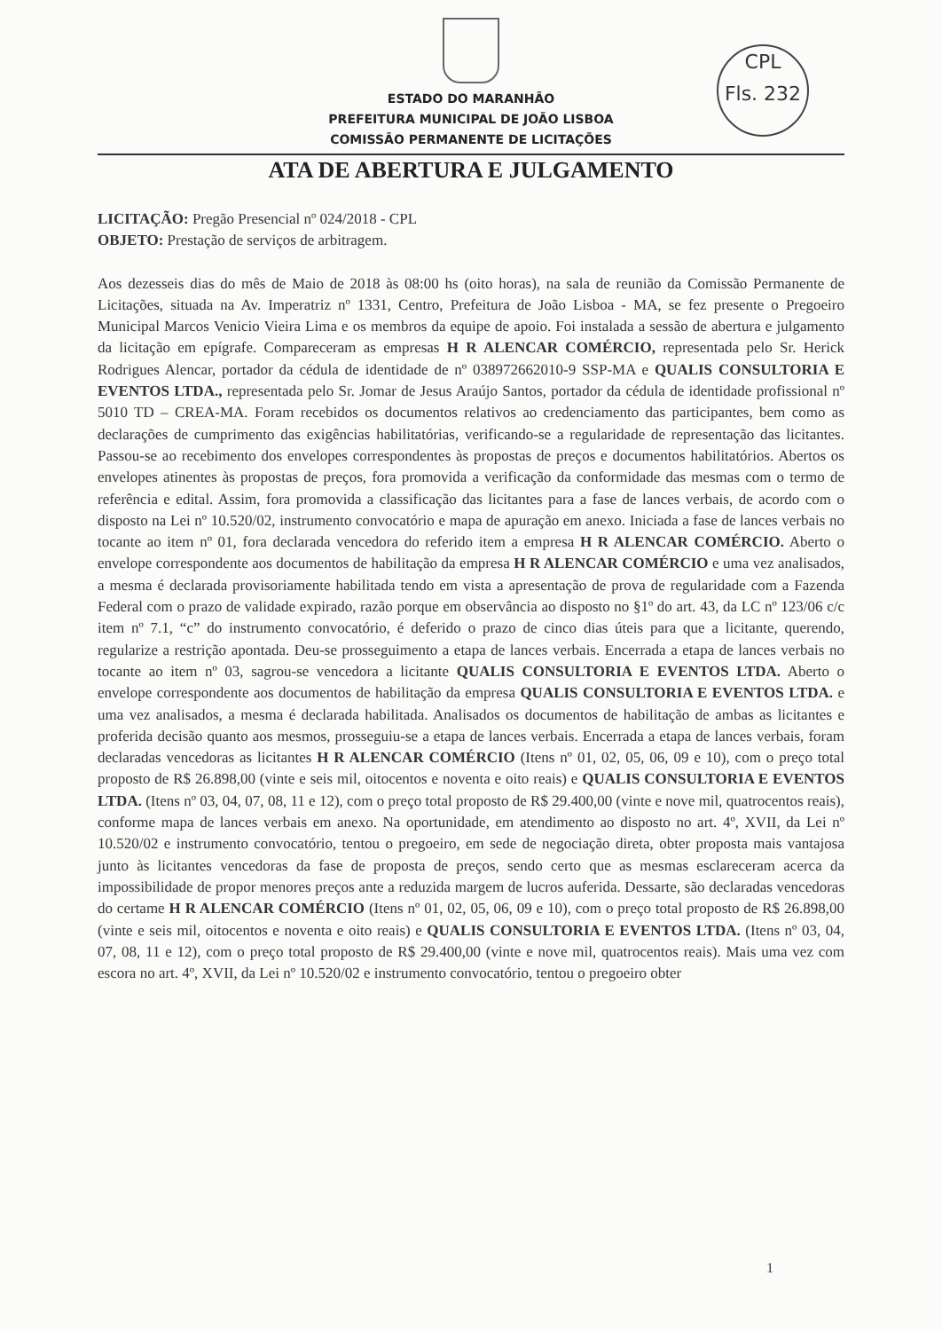CPL
Fls. 232
ESTADO DO MARANHÃO
PREFEITURA MUNICIPAL DE JOÃO LISBOA
COMISSÃO PERMANENTE DE LICITAÇÕES
ATA DE ABERTURA E JULGAMENTO
LICITAÇÃO: Pregão Presencial nº 024/2018 - CPL
OBJETO: Prestação de serviços de arbitragem.
Aos dezesseis dias do mês de Maio de 2018 às 08:00 hs (oito horas), na sala de reunião da Comissão Permanente de Licitações, situada na Av. Imperatriz nº 1331, Centro, Prefeitura de João Lisboa - MA, se fez presente o Pregoeiro Municipal Marcos Venicio Vieira Lima e os membros da equipe de apoio. Foi instalada a sessão de abertura e julgamento da licitação em epígrafe. Compareceram as empresas H R ALENCAR COMÉRCIO, representada pelo Sr. Herick Rodrigues Alencar, portador da cédula de identidade de nº 038972662010-9 SSP-MA e QUALIS CONSULTORIA E EVENTOS LTDA., representada pelo Sr. Jomar de Jesus Araújo Santos, portador da cédula de identidade profissional nº 5010 TD – CREA-MA. Foram recebidos os documentos relativos ao credenciamento das participantes, bem como as declarações de cumprimento das exigências habilitatórias, verificando-se a regularidade de representação das licitantes. Passou-se ao recebimento dos envelopes correspondentes às propostas de preços e documentos habilitatórios. Abertos os envelopes atinentes às propostas de preços, fora promovida a verificação da conformidade das mesmas com o termo de referência e edital. Assim, fora promovida a classificação das licitantes para a fase de lances verbais, de acordo com o disposto na Lei nº 10.520/02, instrumento convocatório e mapa de apuração em anexo. Iniciada a fase de lances verbais no tocante ao item nº 01, fora declarada vencedora do referido item a empresa H R ALENCAR COMÉRCIO. Aberto o envelope correspondente aos documentos de habilitação da empresa H R ALENCAR COMÉRCIO e uma vez analisados, a mesma é declarada provisoriamente habilitada tendo em vista a apresentação de prova de regularidade com a Fazenda Federal com o prazo de validade expirado, razão porque em observância ao disposto no §1º do art. 43, da LC nº 123/06 c/c item nº 7.1, “c” do instrumento convocatório, é deferido o prazo de cinco dias úteis para que a licitante, querendo, regularize a restrição apontada. Deu-se prosseguimento a etapa de lances verbais. Encerrada a etapa de lances verbais no tocante ao item nº 03, sagrou-se vencedora a licitante QUALIS CONSULTORIA E EVENTOS LTDA. Aberto o envelope correspondente aos documentos de habilitação da empresa QUALIS CONSULTORIA E EVENTOS LTDA. e uma vez analisados, a mesma é declarada habilitada. Analisados os documentos de habilitação de ambas as licitantes e proferida decisão quanto aos mesmos, prosseguiu-se a etapa de lances verbais. Encerrada a etapa de lances verbais, foram declaradas vencedoras as licitantes H R ALENCAR COMÉRCIO (Itens nº 01, 02, 05, 06, 09 e 10), com o preço total proposto de R$ 26.898,00 (vinte e seis mil, oitocentos e noventa e oito reais) e QUALIS CONSULTORIA E EVENTOS LTDA. (Itens nº 03, 04, 07, 08, 11 e 12), com o preço total proposto de R$ 29.400,00 (vinte e nove mil, quatrocentos reais), conforme mapa de lances verbais em anexo. Na oportunidade, em atendimento ao disposto no art. 4º, XVII, da Lei nº 10.520/02 e instrumento convocatório, tentou o pregoeiro, em sede de negociação direta, obter proposta mais vantajosa junto às licitantes vencedoras da fase de proposta de preços, sendo certo que as mesmas esclareceram acerca da impossibilidade de propor menores preços ante a reduzida margem de lucros auferida. Dessarte, são declaradas vencedoras do certame H R ALENCAR COMÉRCIO (Itens nº 01, 02, 05, 06, 09 e 10), com o preço total proposto de R$ 26.898,00 (vinte e seis mil, oitocentos e noventa e oito reais) e QUALIS CONSULTORIA E EVENTOS LTDA. (Itens nº 03, 04, 07, 08, 11 e 12), com o preço total proposto de R$ 29.400,00 (vinte e nove mil, quatrocentos reais). Mais uma vez com escora no art. 4º, XVII, da Lei nº 10.520/02 e instrumento convocatório, tentou o pregoeiro obter
1